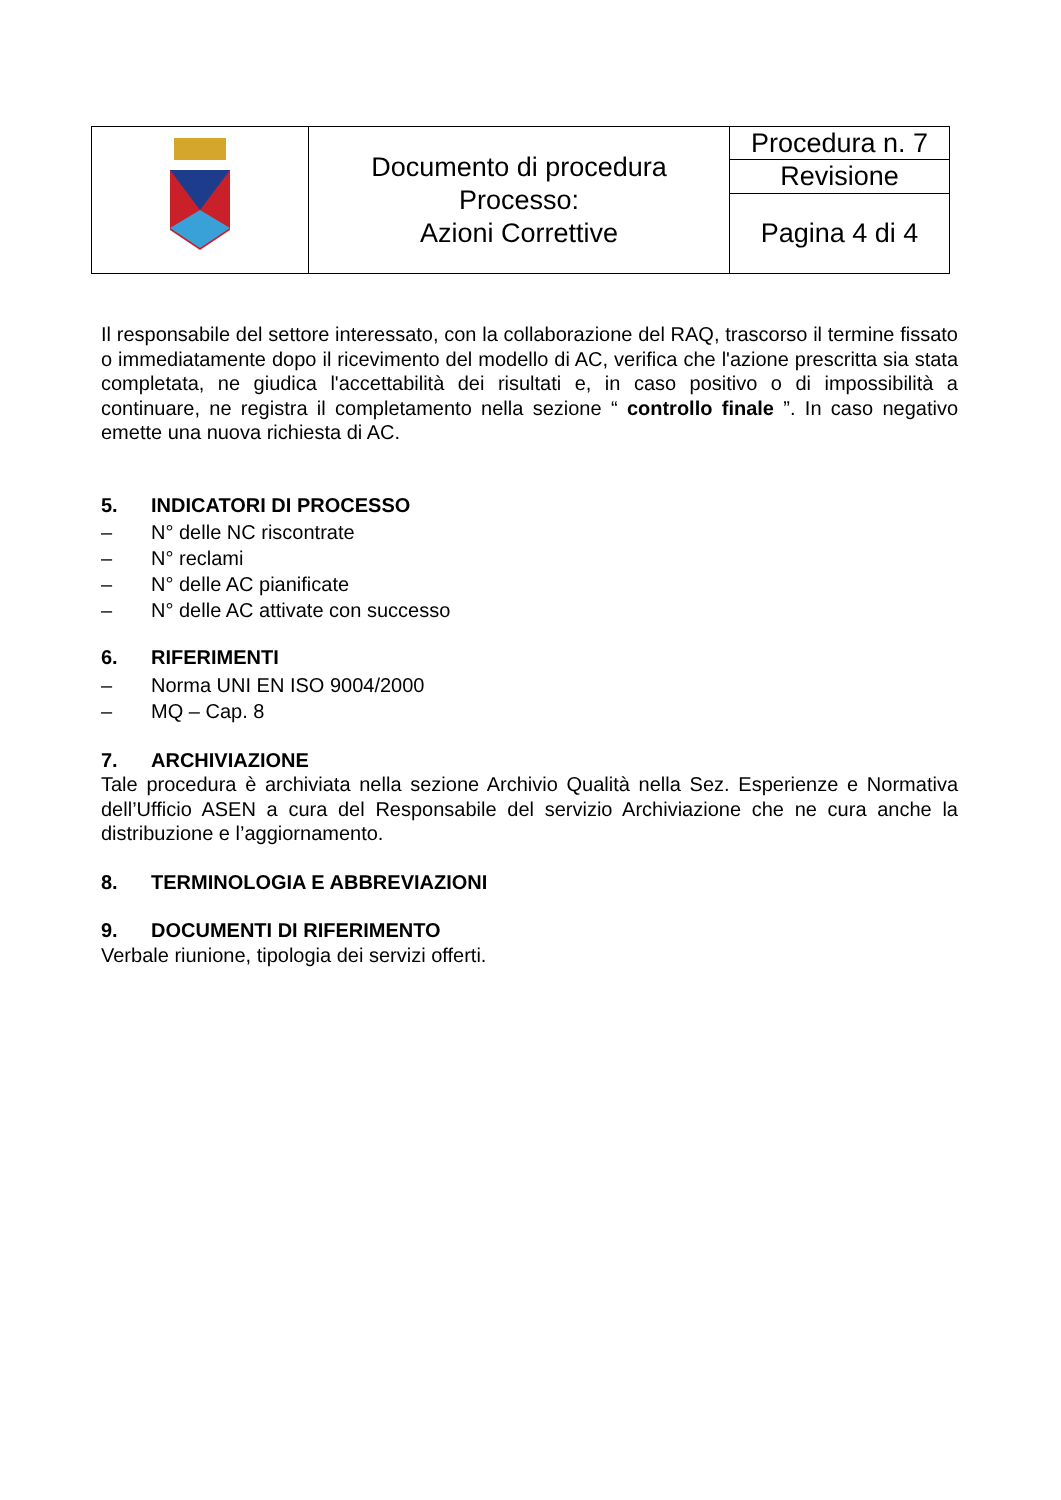| | Documento di procedura Processo: Azioni Correttive | Procedura n. 7 |
| | | Revisione |
| | | Pagina 4 di 4 |
Il responsabile del settore interessato, con la collaborazione del RAQ, trascorso il termine fissato o immediatamente dopo il ricevimento del modello di AC, verifica che l'azione prescritta sia stata completata, ne giudica l'accettabilità dei risultati e, in caso positivo o di impossibilità a continuare, ne registra il completamento nella sezione “ controllo finale ”. In caso negativo emette una nuova richiesta di AC.
5. INDICATORI DI PROCESSO
– N° delle NC riscontrate
– N° reclami
– N° delle AC pianificate
– N° delle AC attivate con successo
6. RIFERIMENTI
– Norma UNI EN ISO 9004/2000
– MQ – Cap. 8
7. ARCHIVIAZIONE
Tale procedura è archiviata nella sezione Archivio Qualità nella Sez. Esperienze e Normativa dell’Ufficio ASEN a cura del Responsabile del servizio Archiviazione che ne cura anche la distribuzione e l’aggiornamento.
8. TERMINOLOGIA E ABBREVIAZIONI
9. DOCUMENTI DI RIFERIMENTO
Verbale riunione, tipologia dei servizi offerti.